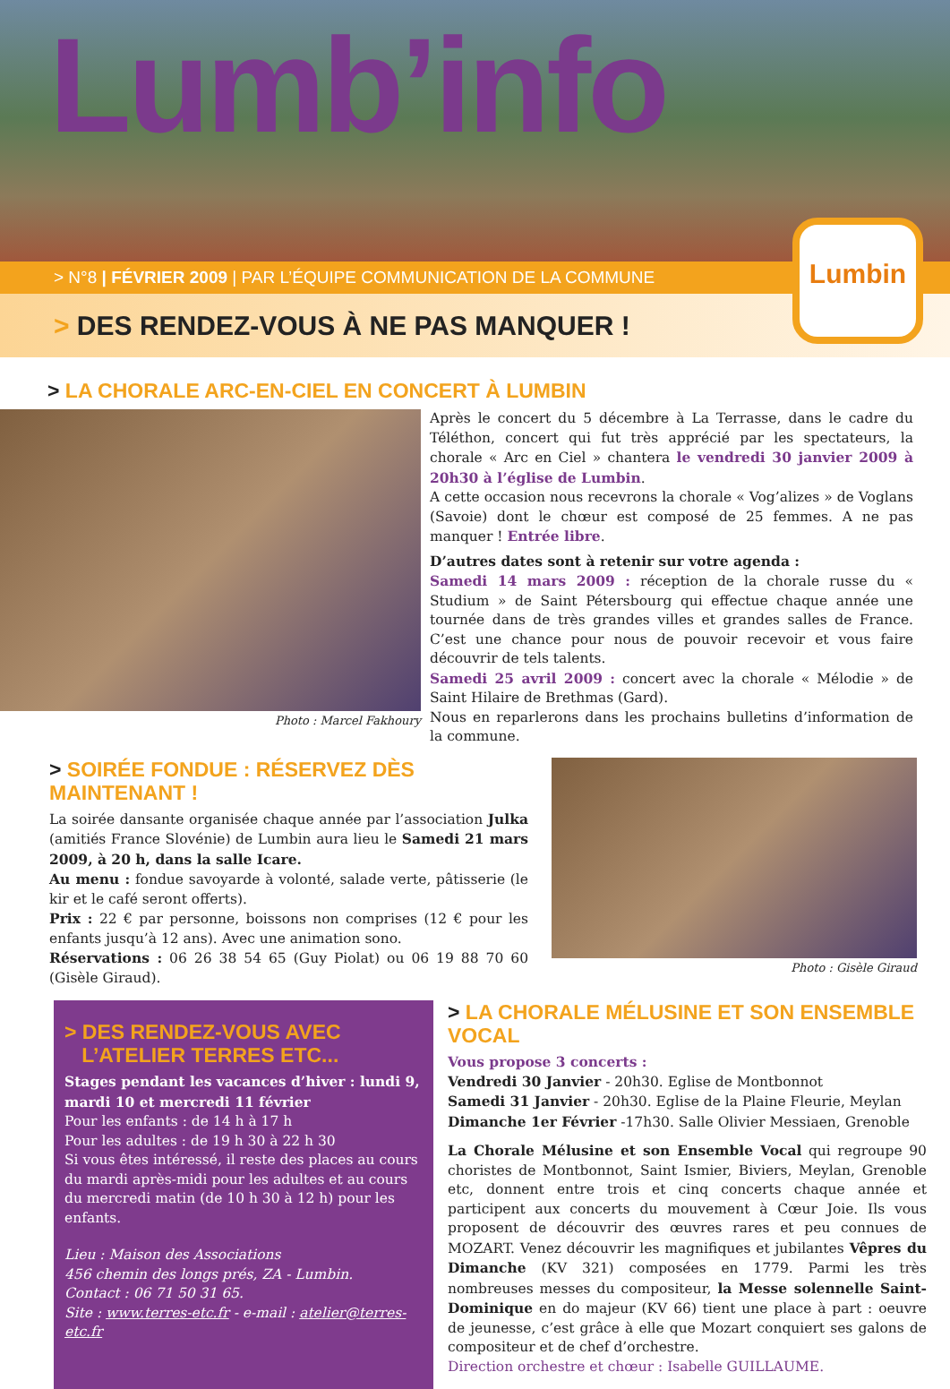Lumb’info
Lumbin
> N°8 | FÉVRIER 2009 | PAR L’ÉQUIPE COMMUNICATION DE LA COMMUNE
> DES RENDEZ-VOUS À NE PAS MANQUER !
> LA CHORALE ARC-EN-CIEL EN CONCERT À LUMBIN
Photo : Marcel Fakhoury
Après le concert du 5 décembre à La Terrasse, dans le cadre du Téléthon, concert qui fut très apprécié par les spectateurs, la chorale « Arc en Ciel » chantera le vendredi 30 janvier 2009 à 20h30 à l’église de Lumbin.
A cette occasion nous recevrons la chorale « Vog’alizes » de Voglans (Savoie) dont le chœur est composé de 25 femmes. A ne pas manquer ! Entrée libre.
D’autres dates sont à retenir sur votre agenda :
Samedi 14 mars 2009 : réception de la chorale russe du « Studium » de Saint Pétersbourg qui effectue chaque année une tournée dans de très grandes villes et grandes salles de France. C’est une chance pour nous de pouvoir recevoir et vous faire découvrir de tels talents.
Samedi 25 avril 2009 : concert avec la chorale « Mélodie » de Saint Hilaire de Brethmas (Gard).
Nous en reparlerons dans les prochains bulletins d’information de la commune.
> SOIRÉE FONDUE : RÉSERVEZ DÈS MAINTENANT !
La soirée dansante organisée chaque année par l’association Julka (amitiés France Slovénie) de Lumbin aura lieu le Samedi 21 mars 2009, à 20 h, dans la salle Icare.
Au menu : fondue savoyarde à volonté, salade verte, pâtisserie (le kir et le café seront offerts).
Prix : 22 € par personne, boissons non comprises (12 € pour les enfants jusqu’à 12 ans). Avec une animation sono.
Réservations : 06 26 38 54 65 (Guy Piolat) ou 06 19 88 70 60 (Gisèle Giraud).
Photo : Gisèle Giraud
> DES RENDEZ-VOUS AVEC
L’ATELIER TERRES ETC...
Stages pendant les vacances d’hiver : lundi 9, mardi 10 et mercredi 11 février
Pour les enfants : de 14 h à 17 h
Pour les adultes : de 19 h 30 à 22 h 30
Si vous êtes intéressé, il reste des places au cours du mardi après-midi pour les adultes et au cours du mercredi matin (de 10 h 30 à 12 h) pour les enfants.
Lieu : Maison des Associations
456 chemin des longs prés, ZA - Lumbin.
Contact : 06 71 50 31 65.
Site : www.terres-etc.fr - e-mail : atelier@terres-etc.fr
> LA CHORALE MÉLUSINE ET SON ENSEMBLE VOCAL
Vous propose 3 concerts :
Vendredi 30 Janvier - 20h30. Eglise de Montbonnot
Samedi 31 Janvier - 20h30. Eglise de la Plaine Fleurie, Meylan
Dimanche 1er Février -17h30. Salle Olivier Messiaen, Grenoble
La Chorale Mélusine et son Ensemble Vocal qui regroupe 90 choristes de Montbonnot, Saint Ismier, Biviers, Meylan, Grenoble etc, donnent entre trois et cinq concerts chaque année et participent aux concerts du mouvement à Cœur Joie. Ils vous proposent de découvrir des œuvres rares et peu connues de MOZART. Venez découvrir les magnifiques et jubilantes Vêpres du Dimanche (KV 321) composées en 1779. Parmi les très nombreuses messes du compositeur, la Messe solennelle Saint-Dominique en do majeur (KV 66) tient une place à part : oeuvre de jeunesse, c’est grâce à elle que Mozart conquiert ses galons de compositeur et de chef d’orchestre.
Direction orchestre et chœur : Isabelle GUILLAUME.